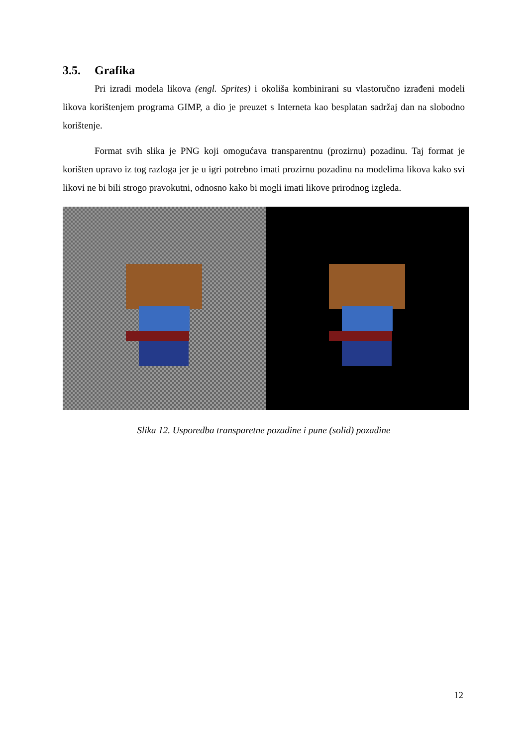3.5. Grafika
Pri izradi modela likova (engl. Sprites) i okoliša kombinirani su vlastoručno izrađeni modeli likova korištenjem programa GIMP, a dio je preuzet s Interneta kao besplatan sadržaj dan na slobodno korištenje.
Format svih slika je PNG koji omogućava transparentnu (prozirnu) pozadinu. Taj format je korišten upravo iz tog razloga jer je u igri potrebno imati prozirnu pozadinu na modelima likova kako svi likovi ne bi bili strogo pravokutni, odnosno kako bi mogli imati likove prirodnog izgleda.
Slika 12. Usporedba transparetne pozadine i pune (solid) pozadine
12